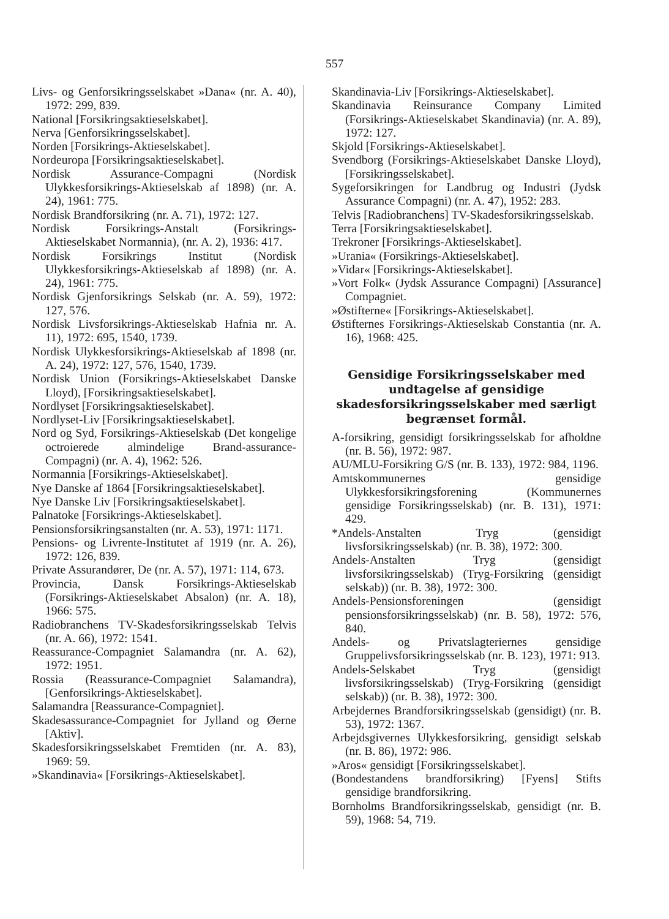557
Livs- og Genforsikringsselskabet »Dana« (nr. A. 40), 1972: 299, 839.
National [Forsikringsaktieselskabet].
Nerva [Genforsikringsselskabet].
Norden [Forsikrings-Aktieselskabet].
Nordeuropa [Forsikringsaktieselskabet].
Nordisk Assurance-Compagni (Nordisk Ulykkesforsikrings-Aktieselskab af 1898) (nr. A. 24), 1961: 775.
Nordisk Brandforsikring (nr. A. 71), 1972: 127.
Nordisk Forsikrings-Anstalt (Forsikrings-Aktieselskabet Normannia), (nr. A. 2), 1936: 417.
Nordisk Forsikrings Institut (Nordisk Ulykkesforsikrings-Aktieselskab af 1898) (nr. A. 24), 1961: 775.
Nordisk Gjenforsikrings Selskab (nr. A. 59), 1972: 127, 576.
Nordisk Livsforsikrings-Aktieselskab Hafnia nr. A. 11), 1972: 695, 1540, 1739.
Nordisk Ulykkesforsikrings-Aktieselskab af 1898 (nr. A. 24), 1972: 127, 576, 1540, 1739.
Nordisk Union (Forsikrings-Aktieselskabet Danske Lloyd), [Forsikringsaktieselskabet].
Nordlyset [Forsikringsaktieselskabet].
Nordlyset-Liv [Forsikringsaktieselskabet].
Nord og Syd, Forsikrings-Aktieselskab (Det kongelige octroierede almindelige Brand-assurance-Compagni) (nr. A. 4), 1962: 526.
Normannia [Forsikrings-Aktieselskabet].
Nye Danske af 1864 [Forsikringsaktieselskabet].
Nye Danske Liv [Forsikringsaktieselskabet].
Palnatoke [Forsikrings-Aktieselskabet].
Pensionsforsikringsanstalten (nr. A. 53), 1971: 1171.
Pensions- og Livrente-Institutet af 1919 (nr. A. 26), 1972: 126, 839.
Private Assurandører, De (nr. A. 57), 1971: 114, 673.
Provincia, Dansk Forsikrings-Aktieselskab (Forsikrings-Aktieselskabet Absalon) (nr. A. 18), 1966: 575.
Radiobranchens TV-Skadesforsikringsselskab Telvis (nr. A. 66), 1972: 1541.
Reassurance-Compagniet Salamandra (nr. A. 62), 1972: 1951.
Rossia (Reassurance-Compagniet Salamandra), [Genforsikrings-Aktieselskabet].
Salamandra [Reassurance-Compagniet].
Skadesassurance-Compagniet for Jylland og Øerne [Aktiv].
Skadesforsikringsselskabet Fremtiden (nr. A. 83), 1969: 59.
»Skandinavia« [Forsikrings-Aktieselskabet].
Skandinavia-Liv [Forsikrings-Aktieselskabet].
Skandinavia Reinsurance Company Limited (Forsikrings-Aktieselskabet Skandinavia) (nr. A. 89), 1972: 127.
Skjold [Forsikrings-Aktieselskabet].
Svendborg (Forsikrings-Aktieselskabet Danske Lloyd), [Forsikringsselskabet].
Sygeforsikringen for Landbrug og Industri (Jydsk Assurance Compagni) (nr. A. 47), 1952: 283.
Telvis [Radiobranchens] TV-Skadesforsikringsselskab.
Terra [Forsikringsaktieselskabet].
Trekroner [Forsikrings-Aktieselskabet].
»Urania« (Forsikrings-Aktieselskabet].
»Vidar« [Forsikrings-Aktieselskabet].
»Vort Folk« (Jydsk Assurance Compagni) [Assurance] Compagniet.
»Østifterne« [Forsikrings-Aktieselskabet].
Østifternes Forsikrings-Aktieselskab Constantia (nr. A. 16), 1968: 425.
Gensidige Forsikringsselskaber med undtagelse af gensidige skadesforsikringsselskaber med særligt begrænset formål.
A-forsikring, gensidigt forsikringsselskab for afholdne (nr. B. 56), 1972: 987.
AU/MLU-Forsikring G/S (nr. B. 133), 1972: 984, 1196.
Amtskommunernes gensidige Ulykkesforsikringsforening (Kommunernes gensidige Forsikringsselskab) (nr. B. 131), 1971: 429.
*Andels-Anstalten Tryg (gensidigt livsforsikringsselskab) (nr. B. 38), 1972: 300.
Andels-Anstalten Tryg (gensidigt livsforsikringsselskab) (Tryg-Forsikring (gensidigt selskab)) (nr. B. 38), 1972: 300.
Andels-Pensionsforeningen (gensidigt pensionsforsikringsselskab) (nr. B. 58), 1972: 576, 840.
Andels- og Privatslagteriernes gensidige Gruppelivsforsikringsselskab (nr. B. 123), 1971: 913.
Andels-Selskabet Tryg (gensidigt livsforsikringsselskab) (Tryg-Forsikring (gensidigt selskab)) (nr. B. 38), 1972: 300.
Arbejdernes Brandforsikringsselskab (gensidigt) (nr. B. 53), 1972: 1367.
Arbejdsgivernes Ulykkesforsikring, gensidigt selskab (nr. B. 86), 1972: 986.
»Aros« gensidigt [Forsikringsselskabet].
(Bondestandens brandforsikring) [Fyens] Stifts gensidige brandforsikring.
Bornholms Brandforsikringsselskab, gensidigt (nr. B. 59), 1968: 54, 719.